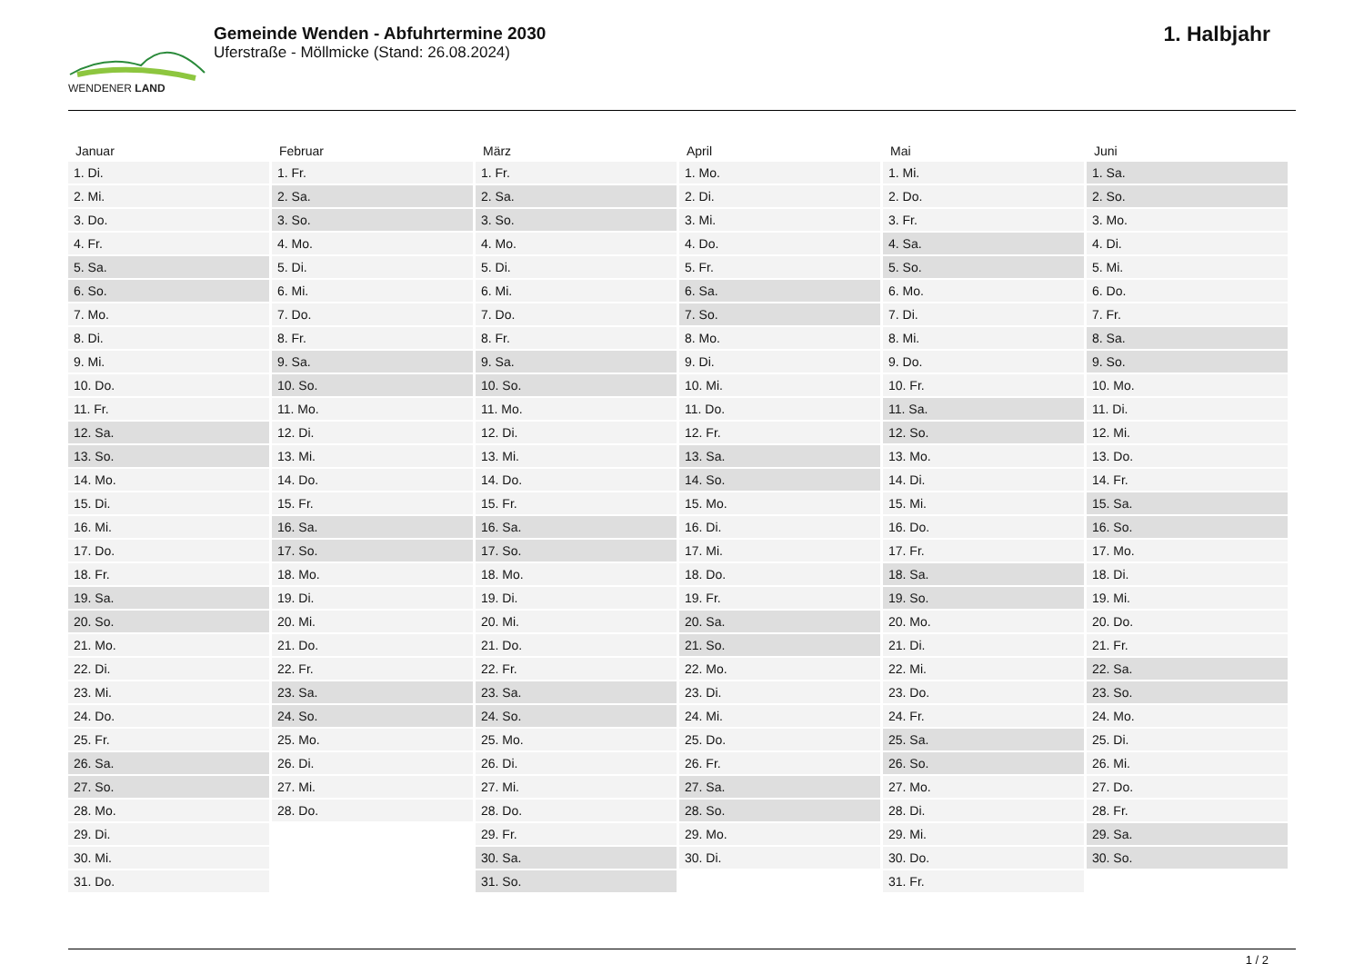WENDENER LAND
Gemeinde Wenden - Abfuhrtermine 2030
Uferstraße - Möllmicke (Stand: 26.08.2024)
1. Halbjahr
| Januar | Februar | März | April | Mai | Juni |
| --- | --- | --- | --- | --- | --- |
| 1. Di. | 1. Fr. | 1. Fr. | 1. Mo. | 1. Mi. | 1. Sa. |
| 2. Mi. | 2. Sa. | 2. Sa. | 2. Di. | 2. Do. | 2. So. |
| 3. Do. | 3. So. | 3. So. | 3. Mi. | 3. Fr. | 3. Mo. |
| 4. Fr. | 4. Mo. | 4. Mo. | 4. Do. | 4. Sa. | 4. Di. |
| 5. Sa. | 5. Di. | 5. Di. | 5. Fr. | 5. So. | 5. Mi. |
| 6. So. | 6. Mi. | 6. Mi. | 6. Sa. | 6. Mo. | 6. Do. |
| 7. Mo. | 7. Do. | 7. Do. | 7. So. | 7. Di. | 7. Fr. |
| 8. Di. | 8. Fr. | 8. Fr. | 8. Mo. | 8. Mi. | 8. Sa. |
| 9. Mi. | 9. Sa. | 9. Sa. | 9. Di. | 9. Do. | 9. So. |
| 10. Do. | 10. So. | 10. So. | 10. Mi. | 10. Fr. | 10. Mo. |
| 11. Fr. | 11. Mo. | 11. Mo. | 11. Do. | 11. Sa. | 11. Di. |
| 12. Sa. | 12. Di. | 12. Di. | 12. Fr. | 12. So. | 12. Mi. |
| 13. So. | 13. Mi. | 13. Mi. | 13. Sa. | 13. Mo. | 13. Do. |
| 14. Mo. | 14. Do. | 14. Do. | 14. So. | 14. Di. | 14. Fr. |
| 15. Di. | 15. Fr. | 15. Fr. | 15. Mo. | 15. Mi. | 15. Sa. |
| 16. Mi. | 16. Sa. | 16. Sa. | 16. Di. | 16. Do. | 16. So. |
| 17. Do. | 17. So. | 17. So. | 17. Mi. | 17. Fr. | 17. Mo. |
| 18. Fr. | 18. Mo. | 18. Mo. | 18. Do. | 18. Sa. | 18. Di. |
| 19. Sa. | 19. Di. | 19. Di. | 19. Fr. | 19. So. | 19. Mi. |
| 20. So. | 20. Mi. | 20. Mi. | 20. Sa. | 20. Mo. | 20. Do. |
| 21. Mo. | 21. Do. | 21. Do. | 21. So. | 21. Di. | 21. Fr. |
| 22. Di. | 22. Fr. | 22. Fr. | 22. Mo. | 22. Mi. | 22. Sa. |
| 23. Mi. | 23. Sa. | 23. Sa. | 23. Di. | 23. Do. | 23. So. |
| 24. Do. | 24. So. | 24. So. | 24. Mi. | 24. Fr. | 24. Mo. |
| 25. Fr. | 25. Mo. | 25. Mo. | 25. Do. | 25. Sa. | 25. Di. |
| 26. Sa. | 26. Di. | 26. Di. | 26. Fr. | 26. So. | 26. Mi. |
| 27. So. | 27. Mi. | 27. Mi. | 27. Sa. | 27. Mo. | 27. Do. |
| 28. Mo. | 28. Do. | 28. Do. | 28. So. | 28. Di. | 28. Fr. |
| 29. Di. | | 29. Fr. | 29. Mo. | 29. Mi. | 29. Sa. |
| 30. Mi. | | 30. Sa. | 30. Di. | 30. Do. | 30. So. |
| 31. Do. | | 31. So. | | 31. Fr. | |
1 / 2